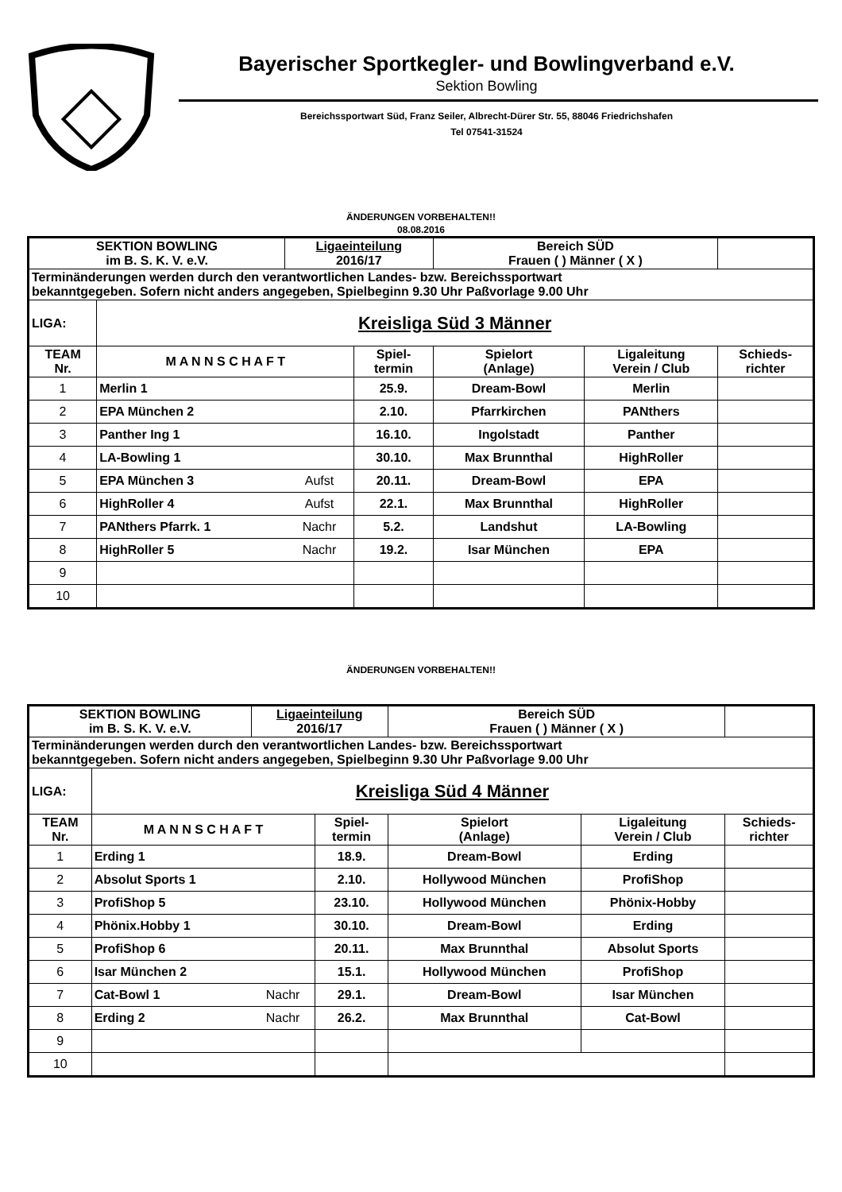Bayerischer Sportkegler- und Bowlingverband e.V.
Sektion Bowling
Bereichssportwart Süd, Franz Seiler, Albrecht-Dürer Str. 55, 88046 Friedrichshafen
Tel 07541-31524
ÄNDERUNGEN VORBEHALTEN!!
08.08.2016
| SEKTION BOWLING im B. S. K. V. e.V. | | Ligaeinteilung 2016/17 | | Bereich SÜD Frauen ( ) Männer ( X ) | | |
| Terminänderungen werden durch den verantwortlichen Landes- bzw. Bereichssportwart bekanntgegeben. Sofern nicht anders angegeben, Spielbeginn 9.30 Uhr Paßvorlage 9.00 Uhr | | | | | | |
| LIGA: | Kreisliga Süd 3 Männer | | | | | |
| TEAM Nr. | M A N N S C H A F T | | Spiel- termin | Spielort (Anlage) | Ligaleitung Verein / Club | Schieds- richter |
| 1 | Merlin 1 | | 25.9. | Dream-Bowl | Merlin | |
| 2 | EPA München 2 | | 2.10. | Pfarrkirchen | PANthers | |
| 3 | Panther Ing 1 | | 16.10. | Ingolstadt | Panther | |
| 4 | LA-Bowling 1 | | 30.10. | Max Brunnthal | HighRoller | |
| 5 | EPA München 3 | Aufst | 20.11. | Dream-Bowl | EPA | |
| 6 | HighRoller 4 | Aufst | 22.1. | Max Brunnthal | HighRoller | |
| 7 | PANthers Pfarrk. 1 | Nachr | 5.2. | Landshut | LA-Bowling | |
| 8 | HighRoller 5 | Nachr | 19.2. | Isar München | EPA | |
| 9 | | | | | | |
| 10 | | | | | | |
ÄNDERUNGEN VORBEHALTEN!!
| SEKTION BOWLING im B. S. K. V. e.V. | | Ligaeinteilung 2016/17 | | Bereich SÜD Frauen ( ) Männer ( X ) | | |
| Terminänderungen werden durch den verantwortlichen Landes- bzw. Bereichssportwart bekanntgegeben. Sofern nicht anders angegeben, Spielbeginn 9.30 Uhr Paßvorlage 9.00 Uhr | | | | | | |
| LIGA: | Kreisliga Süd 4 Männer | | | | | |
| TEAM Nr. | M A N N S C H A F T | | Spiel- termin | Spielort (Anlage) | Ligaleitung Verein / Club | Schieds- richter |
| 1 | Erding 1 | | 18.9. | Dream-Bowl | Erding | |
| 2 | Absolut Sports 1 | | 2.10. | Hollywood München | ProfiShop | |
| 3 | ProfiShop 5 | | 23.10. | Hollywood München | Phönix-Hobby | |
| 4 | Phönix.Hobby 1 | | 30.10. | Dream-Bowl | Erding | |
| 5 | ProfiShop 6 | | 20.11. | Max Brunnthal | Absolut Sports | |
| 6 | Isar München 2 | | 15.1. | Hollywood München | ProfiShop | |
| 7 | Cat-Bowl 1 | Nachr | 29.1. | Dream-Bowl | Isar München | |
| 8 | Erding 2 | Nachr | 26.2. | Max Brunnthal | Cat-Bowl | |
| 9 | | | | | | |
| 10 | | | | | | |